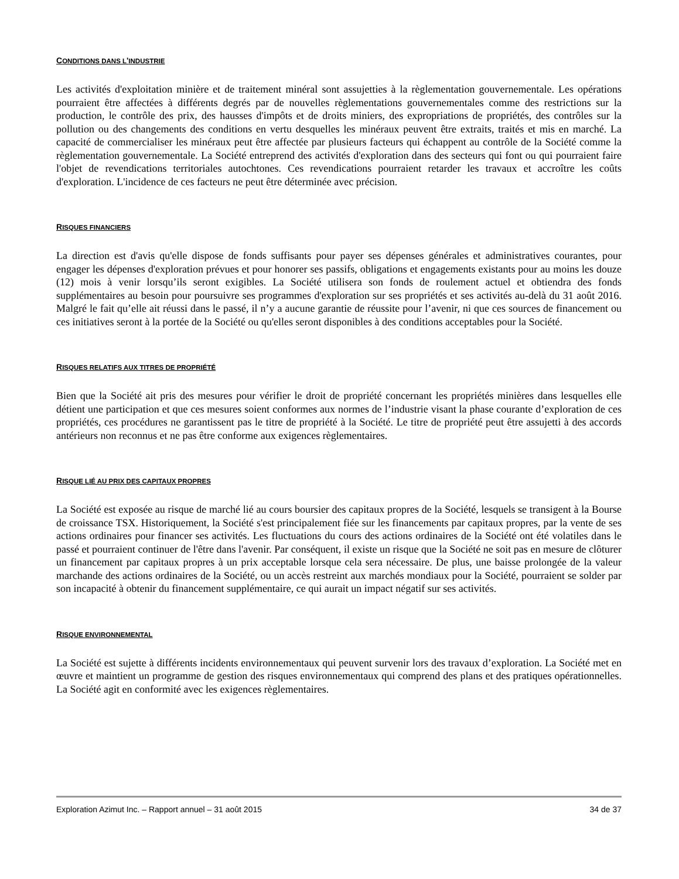CONDITIONS DANS L'INDUSTRIE
Les activités d'exploitation minière et de traitement minéral sont assujetties à la règlementation gouvernementale. Les opérations pourraient être affectées à différents degrés par de nouvelles règlementations gouvernementales comme des restrictions sur la production, le contrôle des prix, des hausses d'impôts et de droits miniers, des expropriations de propriétés, des contrôles sur la pollution ou des changements des conditions en vertu desquelles les minéraux peuvent être extraits, traités et mis en marché. La capacité de commercialiser les minéraux peut être affectée par plusieurs facteurs qui échappent au contrôle de la Société comme la règlementation gouvernementale. La Société entreprend des activités d'exploration dans des secteurs qui font ou qui pourraient faire l'objet de revendications territoriales autochtones. Ces revendications pourraient retarder les travaux et accroître les coûts d'exploration. L'incidence de ces facteurs ne peut être déterminée avec précision.
RISQUES FINANCIERS
La direction est d'avis qu'elle dispose de fonds suffisants pour payer ses dépenses générales et administratives courantes, pour engager les dépenses d'exploration prévues et pour honorer ses passifs, obligations et engagements existants pour au moins les douze (12) mois à venir lorsqu’ils seront exigibles. La Société utilisera son fonds de roulement actuel et obtiendra des fonds supplémentaires au besoin pour poursuivre ses programmes d'exploration sur ses propriétés et ses activités au-delà du 31 août 2016. Malgré le fait qu’elle ait réussi dans le passé, il n’y a aucune garantie de réussite pour l’avenir, ni que ces sources de financement ou ces initiatives seront à la portée de la Société ou qu'elles seront disponibles à des conditions acceptables pour la Société.
RISQUES RELATIFS AUX TITRES DE PROPRIÉTÉ
Bien que la Société ait pris des mesures pour vérifier le droit de propriété concernant les propriétés minières dans lesquelles elle détient une participation et que ces mesures soient conformes aux normes de l’industrie visant la phase courante d’exploration de ces propriétés, ces procédures ne garantissent pas le titre de propriété à la Société. Le titre de propriété peut être assujetti à des accords antérieurs non reconnus et ne pas être conforme aux exigences règlementaires.
RISQUE LIÉ AU PRIX DES CAPITAUX PROPRES
La Société est exposée au risque de marché lié au cours boursier des capitaux propres de la Société, lesquels se transigent à la Bourse de croissance TSX. Historiquement, la Société s'est principalement fiée sur les financements par capitaux propres, par la vente de ses actions ordinaires pour financer ses activités. Les fluctuations du cours des actions ordinaires de la Société ont été volatiles dans le passé et pourraient continuer de l'être dans l'avenir. Par conséquent, il existe un risque que la Société ne soit pas en mesure de clôturer un financement par capitaux propres à un prix acceptable lorsque cela sera nécessaire. De plus, une baisse prolongée de la valeur marchande des actions ordinaires de la Société, ou un accès restreint aux marchés mondiaux pour la Société, pourraient se solder par son incapacité à obtenir du financement supplémentaire, ce qui aurait un impact négatif sur ses activités.
RISQUE ENVIRONNEMENTAL
La Société est sujette à différents incidents environnementaux qui peuvent survenir lors des travaux d’exploration. La Société met en œuvre et maintient un programme de gestion des risques environnementaux qui comprend des plans et des pratiques opérationnelles. La Société agit en conformité avec les exigences règlementaires.
Exploration Azimut Inc. – Rapport annuel – 31 août 2015 34 de 37